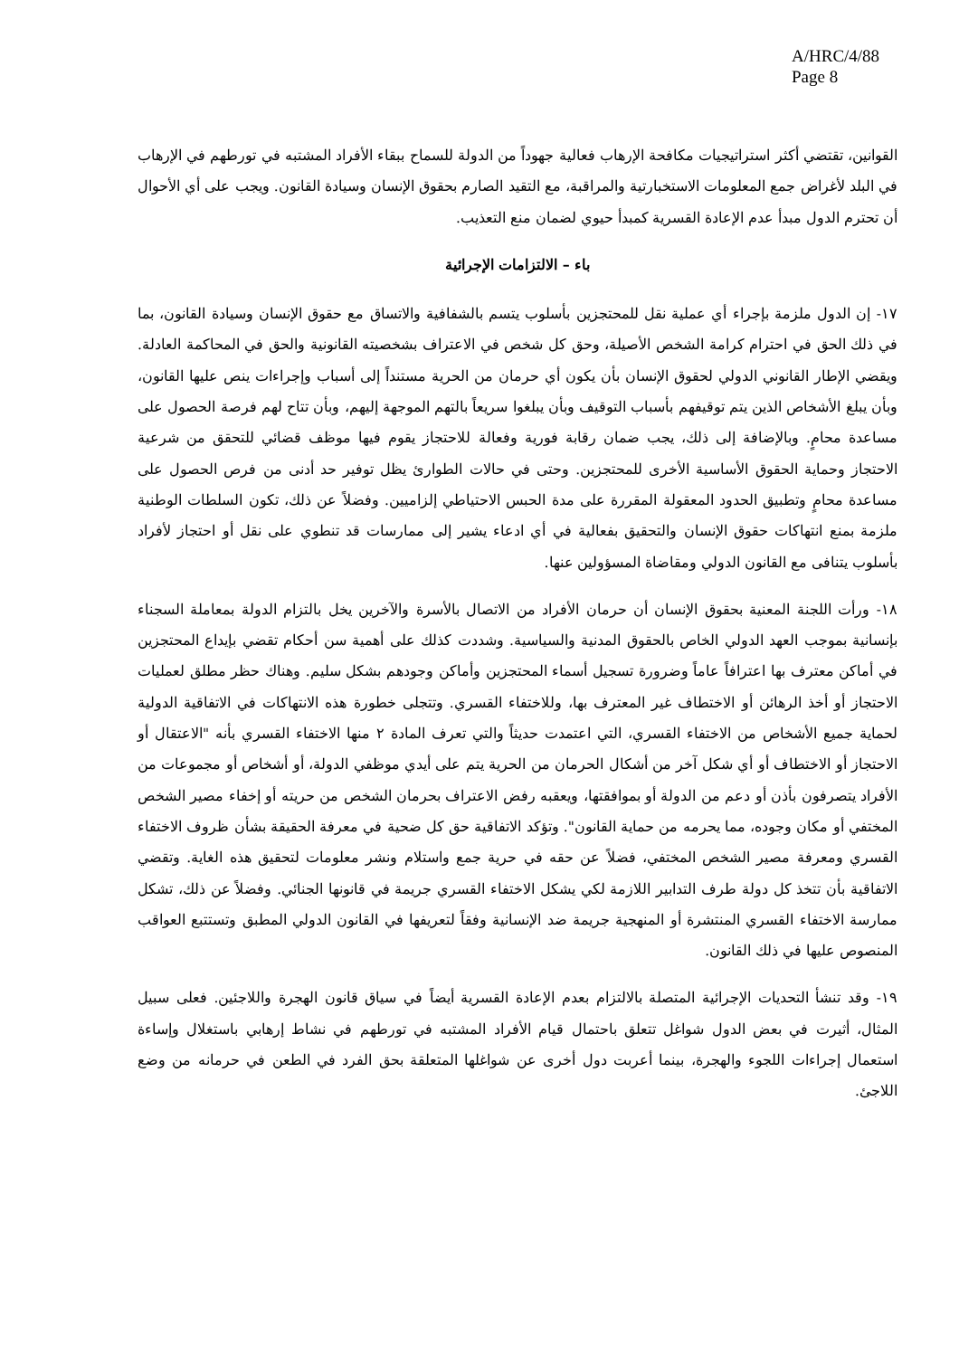A/HRC/4/88
Page 8
القوانين، تقتضي أكثر استراتيجيات مكافحة الإرهاب فعالية جهوداً من الدولة للسماح ببقاء الأفراد المشتبه في تورطهم في الإرهاب في البلد لأغراض جمع المعلومات الاستخبارتية والمراقبة، مع التقيد الصارم بحقوق الإنسان وسيادة القانون. ويجب على أي الأحوال أن تحترم الدول مبدأ عدم الإعادة القسرية كمبدأ حيوي لضمان منع التعذيب.
باء – الالتزامات الإجرائية
١٧- إن الدول ملزمة بإجراء أي عملية نقل للمحتجزين بأسلوب يتسم بالشفافية والاتساق مع حقوق الإنسان وسيادة القانون، بما في ذلك الحق في احترام كرامة الشخص الأصيلة، وحق كل شخص في الاعتراف بشخصيته القانونية والحق في المحاكمة العادلة. ويقضي الإطار القانوني الدولي لحقوق الإنسان بأن يكون أي حرمان من الحرية مستنداً إلى أسباب وإجراءات ينص عليها القانون، وبأن يبلغ الأشخاص الذين يتم توقيفهم بأسباب التوقيف وبأن يبلغوا سريعاً بالتهم الموجهة إليهم، وبأن تتاح لهم فرصة الحصول على مساعدة محامٍ. وبالإضافة إلى ذلك، يجب ضمان رقابة فورية وفعالة للاحتجاز يقوم فيها موظف قضائي للتحقق من شرعية الاحتجاز وحماية الحقوق الأساسية الأخرى للمحتجزين. وحتى في حالات الطوارئ يظل توفير حد أدنى من فرص الحصول على مساعدة محامٍ وتطبيق الحدود المعقولة المقررة على مدة الحبس الاحتياطي إلزاميين. وفضلاً عن ذلك، تكون السلطات الوطنية ملزمة بمنع انتهاكات حقوق الإنسان والتحقيق بفعالية في أي ادعاء يشير إلى ممارسات قد تنطوي على نقل أو احتجاز لأفراد بأسلوب يتنافى مع القانون الدولي ومقاضاة المسؤولين عنها.
١٨- ورأت اللجنة المعنية بحقوق الإنسان أن حرمان الأفراد من الاتصال بالأسرة والآخرين يخل بالتزام الدولة بمعاملة السجناء بإنسانية بموجب العهد الدولي الخاص بالحقوق المدنية والسياسية. وشددت كذلك على أهمية سن أحكام تقضي بإيداع المحتجزين في أماكن معترف بها اعترافاً عاماً وضرورة تسجيل أسماء المحتجزين وأماكن وجودهم بشكل سليم. وهناك حظر مطلق لعمليات الاحتجاز أو أخذ الرهائن أو الاختطاف غير المعترف بها، وللاختفاء القسري. وتتجلى خطورة هذه الانتهاكات في الاتفاقية الدولية لحماية جميع الأشخاص من الاختفاء القسري، التي اعتمدت حديثاً والتي تعرف المادة ٢ منها الاختفاء القسري بأنه "الاعتقال أو الاحتجاز أو الاختطاف أو أي شكل آخر من أشكال الحرمان من الحرية يتم على أيدي موظفي الدولة، أو أشخاص أو مجموعات من الأفراد يتصرفون بأذن أو دعم من الدولة أو بموافقتها، ويعقبه رفض الاعتراف بحرمان الشخص من حريته أو إخفاء مصير الشخص المختفي أو مكان وجوده، مما يحرمه من حماية القانون". وتؤكد الاتفاقية حق كل ضحية في معرفة الحقيقة بشأن ظروف الاختفاء القسري ومعرفة مصير الشخص المختفي، فضلاً عن حقه في حرية جمع واستلام ونشر معلومات لتحقيق هذه الغاية. وتقضي الاتفاقية بأن تتخذ كل دولة طرف التدابير اللازمة لكي يشكل الاختفاء القسري جريمة في قانونها الجنائي. وفضلاً عن ذلك، تشكل ممارسة الاختفاء القسري المنتشرة أو المنهجية جريمة ضد الإنسانية وفقاً لتعريفها في القانون الدولي المطبق وتستتبع العواقب المنصوص عليها في ذلك القانون.
١٩- وقد تنشأ التحديات الإجرائية المتصلة بالالتزام بعدم الإعادة القسرية أيضاً في سياق قانون الهجرة واللاجئين. فعلى سبيل المثال، أثيرت في بعض الدول شواغل تتعلق باحتمال قيام الأفراد المشتبه في تورطهم في نشاط إرهابي باستغلال وإساءة استعمال إجراءات اللجوء والهجرة، بينما أعربت دول أخرى عن شواغلها المتعلقة بحق الفرد في الطعن في حرمانه من وضع اللاجئ.